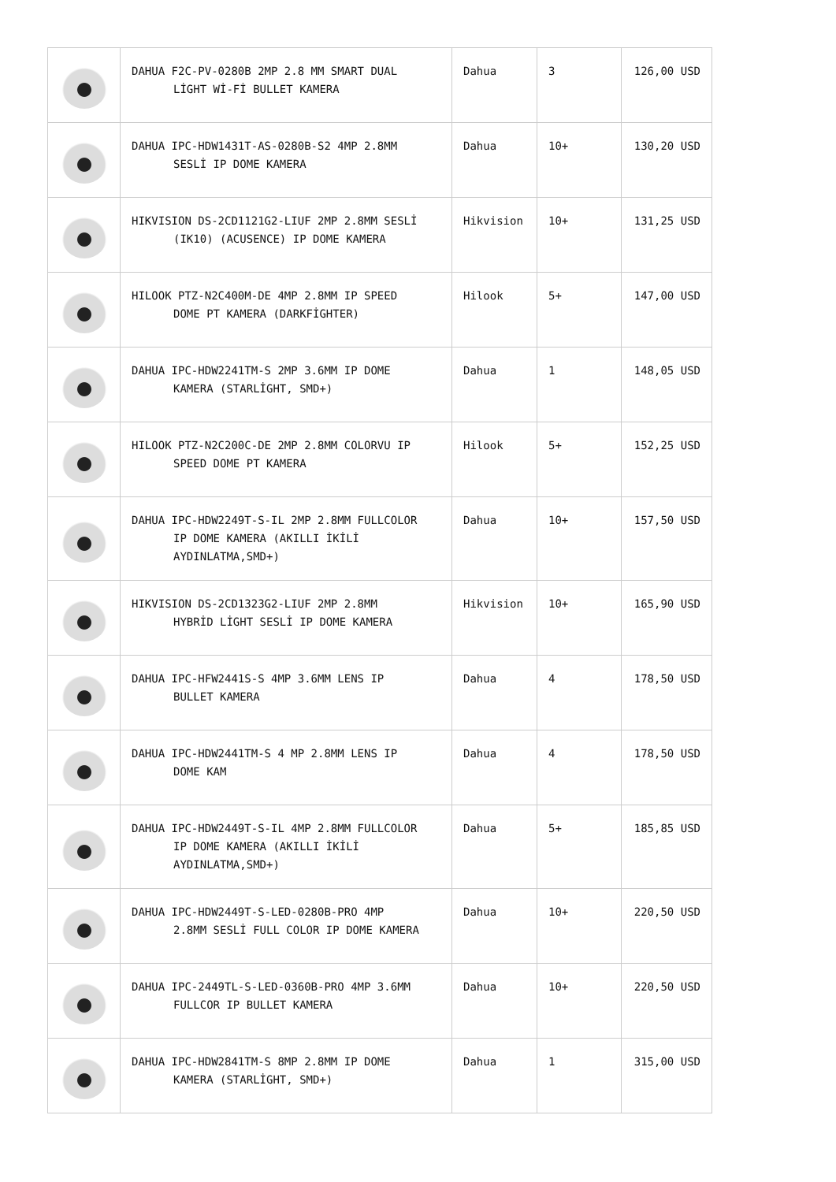| | DAHUA F2C-PV-0280B 2MP 2.8 MM SMART DUAL LİGHT Wİ-Fİ BULLET KAMERA | Dahua | 3 | 126,00 USD |
| | DAHUA IPC-HDW1431T-AS-0280B-S2 4MP 2.8MM SESLİ IP DOME KAMERA | Dahua | 10+ | 130,20 USD |
| | HIKVISION DS-2CD1121G2-LIUF 2MP 2.8MM SESLİ (IK10) (ACUSENCE) IP DOME KAMERA | Hikvision | 10+ | 131,25 USD |
| | HILOOK PTZ-N2C400M-DE 4MP 2.8MM IP SPEED DOME PT KAMERA (DARKFİGHTER) | Hilook | 5+ | 147,00 USD |
| | DAHUA IPC-HDW2241TM-S 2MP 3.6MM IP DOME KAMERA (STARLİGHT, SMD+) | Dahua | 1 | 148,05 USD |
| | HILOOK PTZ-N2C200C-DE 2MP 2.8MM COLORVU IP SPEED DOME PT KAMERA | Hilook | 5+ | 152,25 USD |
| | DAHUA IPC-HDW2249T-S-IL 2MP 2.8MM FULLCOLOR IP DOME KAMERA (AKILLI İKİLİ AYDINLATMA,SMD+) | Dahua | 10+ | 157,50 USD |
| | HIKVISION DS-2CD1323G2-LIUF 2MP 2.8MM HYBRİD LİGHT SESLİ IP DOME KAMERA | Hikvision | 10+ | 165,90 USD |
| | DAHUA IPC-HFW2441S-S 4MP 3.6MM LENS IP BULLET KAMERA | Dahua | 4 | 178,50 USD |
| | DAHUA IPC-HDW2441TM-S 4 MP 2.8MM LENS IP DOME KAM | Dahua | 4 | 178,50 USD |
| | DAHUA IPC-HDW2449T-S-IL 4MP 2.8MM FULLCOLOR IP DOME KAMERA (AKILLI İKİLİ AYDINLATMA,SMD+) | Dahua | 5+ | 185,85 USD |
| | DAHUA IPC-HDW2449T-S-LED-0280B-PRO 4MP 2.8MM SESLİ FULL COLOR IP DOME KAMERA | Dahua | 10+ | 220,50 USD |
| | DAHUA IPC-2449TL-S-LED-0360B-PRO 4MP 3.6MM FULLCOR IP BULLET KAMERA | Dahua | 10+ | 220,50 USD |
| | DAHUA IPC-HDW2841TM-S 8MP 2.8MM IP DOME KAMERA (STARLİGHT, SMD+) | Dahua | 1 | 315,00 USD |